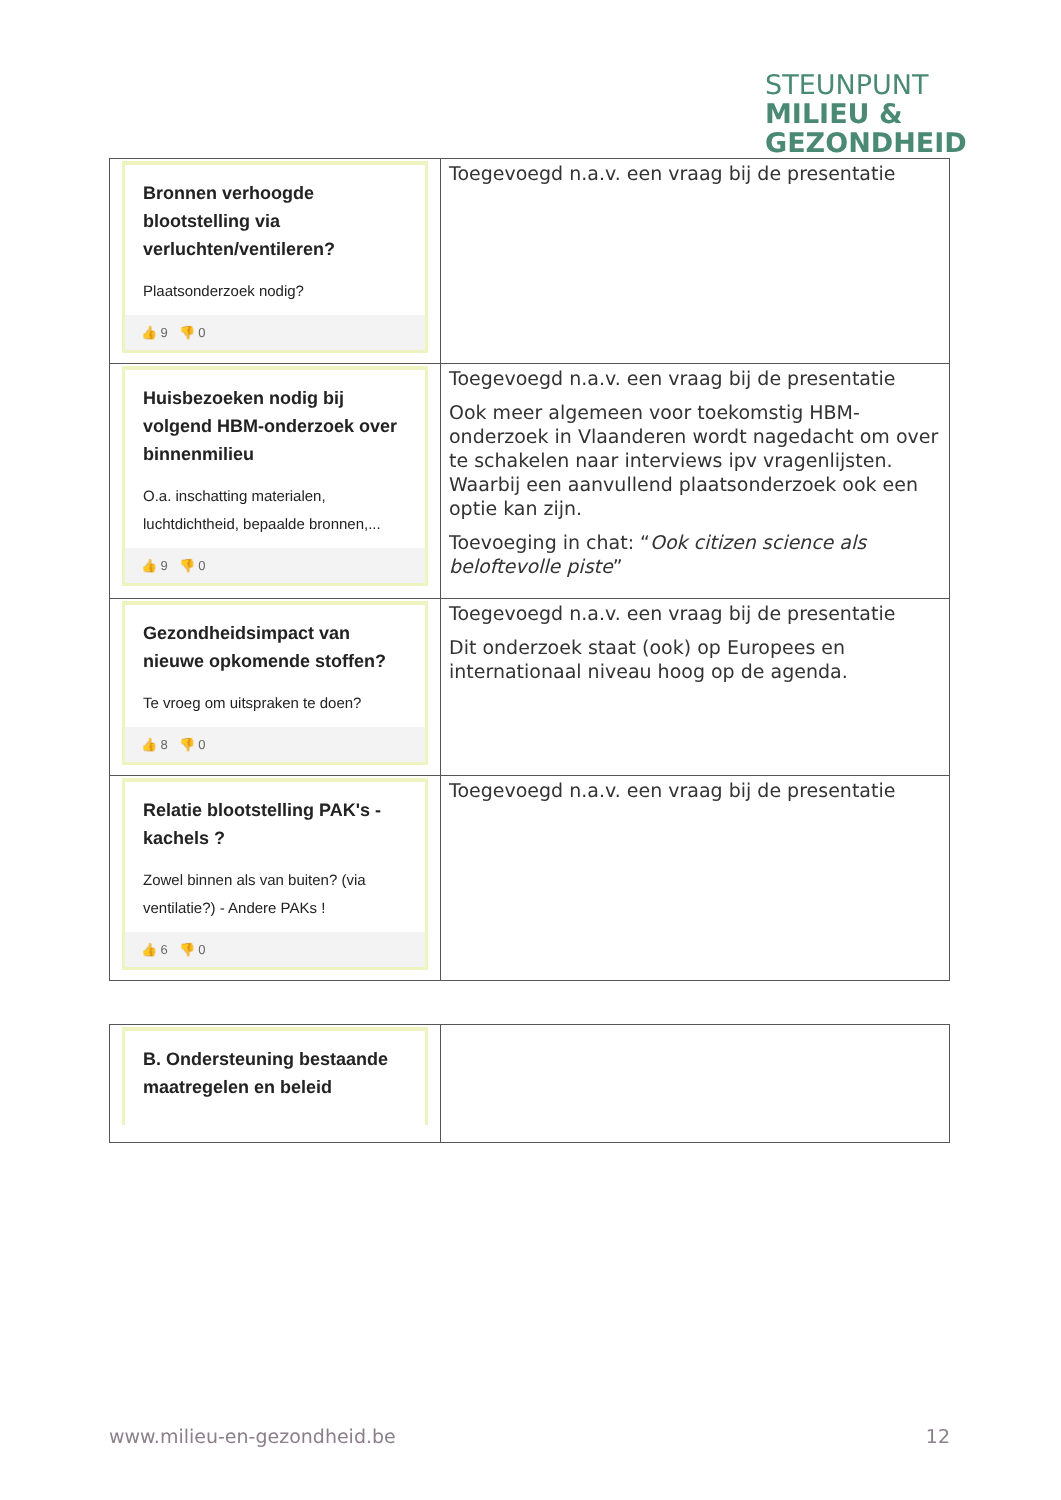STEUNPUNT
MILIEU &
GEZONDHEID
| Bronnen verhoogde blootstelling via verluchten/ventileren? Plaatsonderzoek nodig? 👍 9 👎 0 | Toegevoegd n.a.v. een vraag bij de presentatie |
| Huisbezoeken nodig bij volgend HBM-onderzoek over binnenmilieu O.a. inschatting materialen, luchtdichtheid, bepaalde bronnen,... 👍 9 👎 0 | Toegevoegd n.a.v. een vraag bij de presentatie Ook meer algemeen voor toekomstig HBM-onderzoek in Vlaanderen wordt nagedacht om over te schakelen naar interviews ipv vragenlijsten. Waarbij een aanvullend plaatsonderzoek ook een optie kan zijn. Toevoeging in chat: “ Ook citizen science als beloftevolle piste ” |
| Gezondheidsimpact van nieuwe opkomende stoffen? Te vroeg om uitspraken te doen? 👍 8 👎 0 | Toegevoegd n.a.v. een vraag bij de presentatie Dit onderzoek staat (ook) op Europees en internationaal niveau hoog op de agenda. |
| Relatie blootstelling PAK's - kachels ? Zowel binnen als van buiten? (via ventilatie?) - Andere PAKs ! 👍 6 👎 0 | Toegevoegd n.a.v. een vraag bij de presentatie |
| B. Ondersteuning bestaande maatregelen en beleid | |
www.milieu-en-gezondheid.be 12